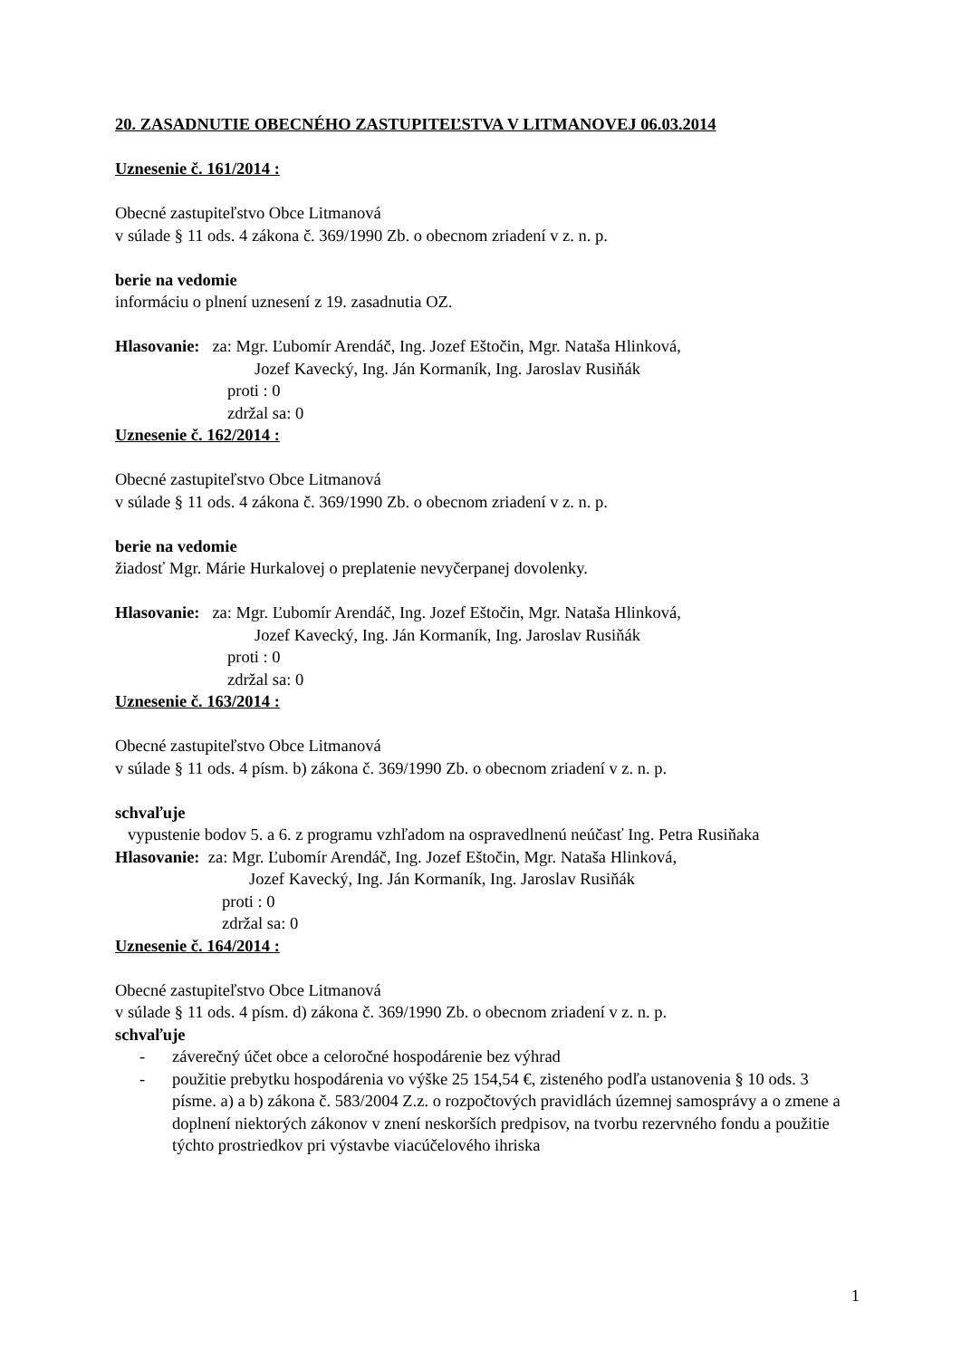20. ZASADNUTIE OBECNÉHO ZASTUPITEĽSTVA V LITMANOVEJ 06.03.2014
Uznesenie č. 161/2014 :
Obecné zastupiteľstvo Obce Litmanová
v súlade § 11 ods. 4 zákona č. 369/1990 Zb. o obecnom zriadení v z. n. p.
berie na vedomie
informáciu o plnení uznesení z 19. zasadnutia OZ.
Hlasovanie: za: Mgr. Ľubomír Arendáč, Ing. Jozef Eštočin, Mgr. Nataša Hlinková,
Jozef Kavecký, Ing. Ján Kormaník, Ing. Jaroslav Rusiňák
proti : 0
zdržal sa: 0
Uznesenie č. 162/2014 :
Obecné zastupiteľstvo Obce Litmanová
v súlade § 11 ods. 4 zákona č. 369/1990 Zb. o obecnom zriadení v z. n. p.
berie na vedomie
žiadosť Mgr. Márie Hurkalovej o preplatenie nevyčerpanej dovolenky.
Hlasovanie: za: Mgr. Ľubomír Arendáč, Ing. Jozef Eštočin, Mgr. Nataša Hlinková,
Jozef Kavecký, Ing. Ján Kormaník, Ing. Jaroslav Rusiňák
proti : 0
zdržal sa: 0
Uznesenie č. 163/2014 :
Obecné zastupiteľstvo Obce Litmanová
v súlade § 11 ods. 4 písm. b) zákona č. 369/1990 Zb. o obecnom zriadení v z. n. p.
schvaľuje
vypustenie bodov 5. a 6. z programu vzhľadom na ospravedlnenú neúčasť Ing. Petra Rusiňaka
Hlasovanie: za: Mgr. Ľubomír Arendáč, Ing. Jozef Eštočin, Mgr. Nataša Hlinková,
Jozef Kavecký, Ing. Ján Kormaník, Ing. Jaroslav Rusiňák
proti : 0
zdržal sa: 0
Uznesenie č. 164/2014 :
Obecné zastupiteľstvo Obce Litmanová
v súlade § 11 ods. 4 písm. d) zákona č. 369/1990 Zb. o obecnom zriadení v z. n. p.
schvaľuje
- záverečný účet obce a celoročné hospodárenie bez výhrad
- použitie prebytku hospodárenia vo výške 25 154,54 €, zisteného podľa ustanovenia § 10 ods. 3 písme. a) a b) zákona č. 583/2004 Z.z. o rozpočtových pravidlách územnej samosprávy a o zmene a doplnení niektorých zákonov v znení neskorších predpisov, na tvorbu rezervného fondu a použitie týchto prostriedkov pri výstavbe viacúčelového ihriska
1